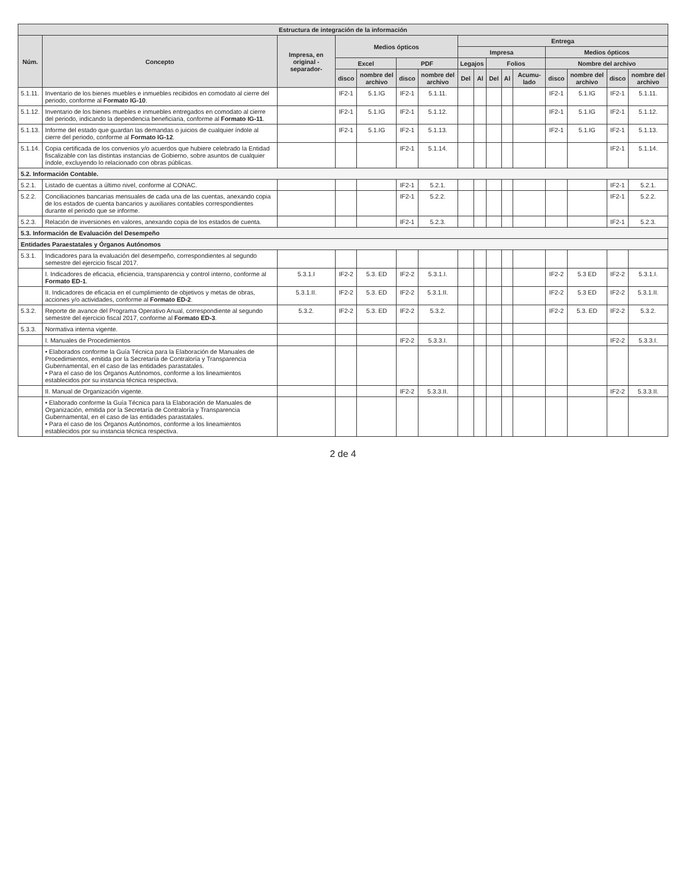| Estructura de integración de la información | | | | | | | | | | | | | | | |
| --- | --- | --- | --- | --- | --- | --- | --- | --- | --- | --- | --- | --- | --- | --- | --- |
| Núm. | Concepto | Impresa, en original -separador- | Medios ópticos | | | | Entrega | | | | | | | | |
| | | | | | | | Impresa | | | | | Medios ópticos | | | |
| | | | Excel | | PDF | | Legajos | | Folios | | | Nombre del archivo | | | |
| | | | disco | nombre del archivo | disco | nombre del archivo | Del | Al | Del | Al | Acumu-lado | disco | nombre del archivo | disco | nombre del archivo |
| 5.1.11. | Inventario de los bienes muebles e inmuebles recibidos en comodato al cierre del periodo, conforme al Formato IG-10 . | | IF2-1 | 5.1.IG | IF2-1 | 5.1.11. | | | | | | IF2-1 | 5.1.IG | IF2-1 | 5.1.11. |
| 5.1.12. | Inventario de los bienes muebles e inmuebles entregados en comodato al cierre del periodo, indicando la dependencia beneficiaria, conforme al Formato IG-11 . | | IF2-1 | 5.1.IG | IF2-1 | 5.1.12. | | | | | | IF2-1 | 5.1.IG | IF2-1 | 5.1.12. |
| 5.1.13. | Informe del estado que guardan las demandas o juicios de cualquier índole al cierre del periodo, conforme al Formato IG-12 . | | IF2-1 | 5.1.IG | IF2-1 | 5.1.13. | | | | | | IF2-1 | 5.1.IG | IF2-1 | 5.1.13. |
| 5.1.14. | Copia certificada de los convenios y/o acuerdos que hubiere celebrado la Entidad fiscalizable con las distintas instancias de Gobierno, sobre asuntos de cualquier índole, excluyendo lo relacionado con obras públicas. | | | | IF2-1 | 5.1.14. | | | | | | | | IF2-1 | 5.1.14. |
| 5.2. Información Contable. | | | | | | | | | | | | | | | |
| 5.2.1. | Listado de cuentas a último nivel, conforme al CONAC. | | | | IF2-1 | 5.2.1. | | | | | | | | IF2-1 | 5.2.1. |
| 5.2.2. | Conciliaciones bancarias mensuales de cada una de las cuentas, anexando copia de los estados de cuenta bancarios y auxiliares contables correspondientes durante el periodo que se informe. | | | | IF2-1 | 5.2.2. | | | | | | | | IF2-1 | 5.2.2. |
| 5.2.3. | Relación de inversiones en valores, anexando copia de los estados de cuenta. | | | | IF2-1 | 5.2.3. | | | | | | | | IF2-1 | 5.2.3. |
| 5.3. Información de Evaluación del Desempeño | | | | | | | | | | | | | | | |
| Entidades Paraestatales y Órganos Autónomos | | | | | | | | | | | | | | | |
| 5.3.1. | Indicadores para la evaluación del desempeño, correspondientes al segundo semestre del ejercicio fiscal 2017. | | | | | | | | | | | | | | |
| | I. Indicadores de eficacia, eficiencia, transparencia y control interno, conforme al Formato ED-1 . | 5.3.1.I | IF2-2 | 5.3. ED | IF2-2 | 5.3.1.I. | | | | | | IF2-2 | 5.3 ED | IF2-2 | 5.3.1.I. |
| | II. Indicadores de eficacia en el cumplimiento de objetivos y metas de obras, acciones y/o actividades, conforme al Formato ED-2 . | 5.3.1.II. | IF2-2 | 5.3. ED | IF2-2 | 5.3.1.II. | | | | | | IF2-2 | 5.3 ED | IF2-2 | 5.3.1.II. |
| 5.3.2. | Reporte de avance del Programa Operativo Anual, correspondiente al segundo semestre del ejercicio fiscal 2017, conforme al Formato ED-3 . | 5.3.2. | IF2-2 | 5.3. ED | IF2-2 | 5.3.2. | | | | | | IF2-2 | 5.3. ED | IF2-2 | 5.3.2. |
| 5.3.3. | Normativa interna vigente. | | | | | | | | | | | | | | |
| | I. Manuales de Procedimientos | | | | IF2-2 | 5.3.3.I. | | | | | | | | IF2-2 | 5.3.3.I. |
| | • Elaborados conforme la Guía Técnica para la Elaboración de Manuales de Procedimientos, emitida por la Secretaría de Contraloría y Transparencia Gubernamental, en el caso de las entidades parastatales. • Para el caso de los Órganos Autónomos, conforme a los lineamientos establecidos por su instancia técnica respectiva. | | | | | | | | | | | | | | |
| | II. Manual de Organización vigente. | | | | IF2-2 | 5.3.3.II. | | | | | | | | IF2-2 | 5.3.3.II. |
| | • Elaborado conforme la Guía Técnica para la Elaboración de Manuales de Organización, emitida por la Secretaría de Contraloría y Transparencia Gubernamental, en el caso de las entidades parastatales. • Para el caso de los Órganos Autónomos, conforme a los lineamientos establecidos por su instancia técnica respectiva. | | | | | | | | | | | | | | |
2 de 4